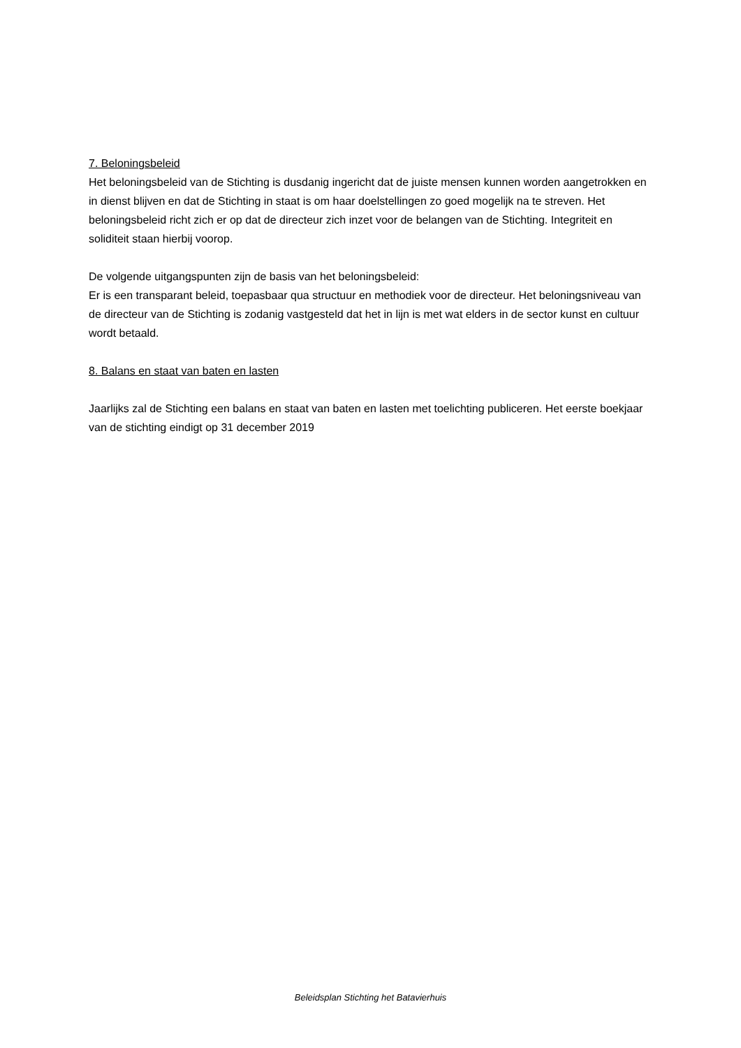7. Beloningsbeleid
Het beloningsbeleid van de Stichting is dusdanig ingericht dat de juiste mensen kunnen worden aangetrokken en in dienst blijven en dat de Stichting in staat is om haar doelstellingen zo goed mogelijk na te streven. Het beloningsbeleid richt zich er op dat de directeur zich inzet voor de belangen van de Stichting. Integriteit en soliditeit staan hierbij voorop.
De volgende uitgangspunten zijn de basis van het beloningsbeleid:
Er is een transparant beleid, toepasbaar qua structuur en methodiek voor de directeur. Het beloningsniveau van de directeur van de Stichting is zodanig vastgesteld dat het in lijn is met wat elders in de sector kunst en cultuur wordt betaald.
8. Balans en staat van baten en lasten
Jaarlijks zal de Stichting een balans en staat van baten en lasten met toelichting publiceren. Het eerste boekjaar van de stichting eindigt op 31 december 2019
Beleidsplan Stichting het Batavierhuis